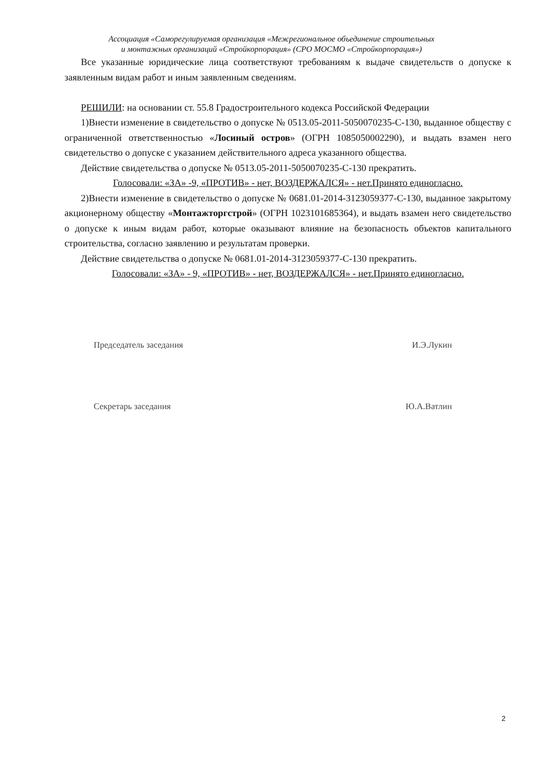Ассоциация «Саморегулируемая организация «Межрегиональное объединение строительных
и монтажных организаций «Стройкорпорация» (СРО МОСМО «Стройкорпорация»)
Все указанные юридические лица соответствуют требованиям к выдаче свидетельств о допуске к заявленным видам работ и иным заявленным сведениям.
РЕШИЛИ: на основании ст. 55.8 Градостроительного кодекса Российской Федерации
1)Внести изменение в свидетельство о допуске № 0513.05-2011-5050070235-С-130, выданное обществу с ограниченной ответственностью «Лосиный остров» (ОГРН 1085050002290), и выдать взамен него свидетельство о допуске с указанием действительного адреса указанного общества.
Действие свидетельства о допуске № 0513.05-2011-5050070235-С-130 прекратить.
Голосовали: «ЗА» -9, «ПРОТИВ» - нет, ВОЗДЕРЖАЛСЯ» - нет.Принято единогласно.
2)Внести изменение в свидетельство о допуске № 0681.01-2014-3123059377-С-130, выданное закрытому акционерному обществу «Монтажторгстрой» (ОГРН 1023101685364), и выдать взамен него свидетельство о допуске к иным видам работ, которые оказывают влияние на безопасность объектов капитального строительства, согласно заявлению и результатам проверки.
Действие свидетельства о допуске № 0681.01-2014-3123059377-С-130 прекратить.
Голосовали: «ЗА» - 9, «ПРОТИВ» - нет, ВОЗДЕРЖАЛСЯ» - нет.Принято единогласно.
Председатель заседания И.Э.Лукин
Секретарь заседания Ю.А.Ватлин
2